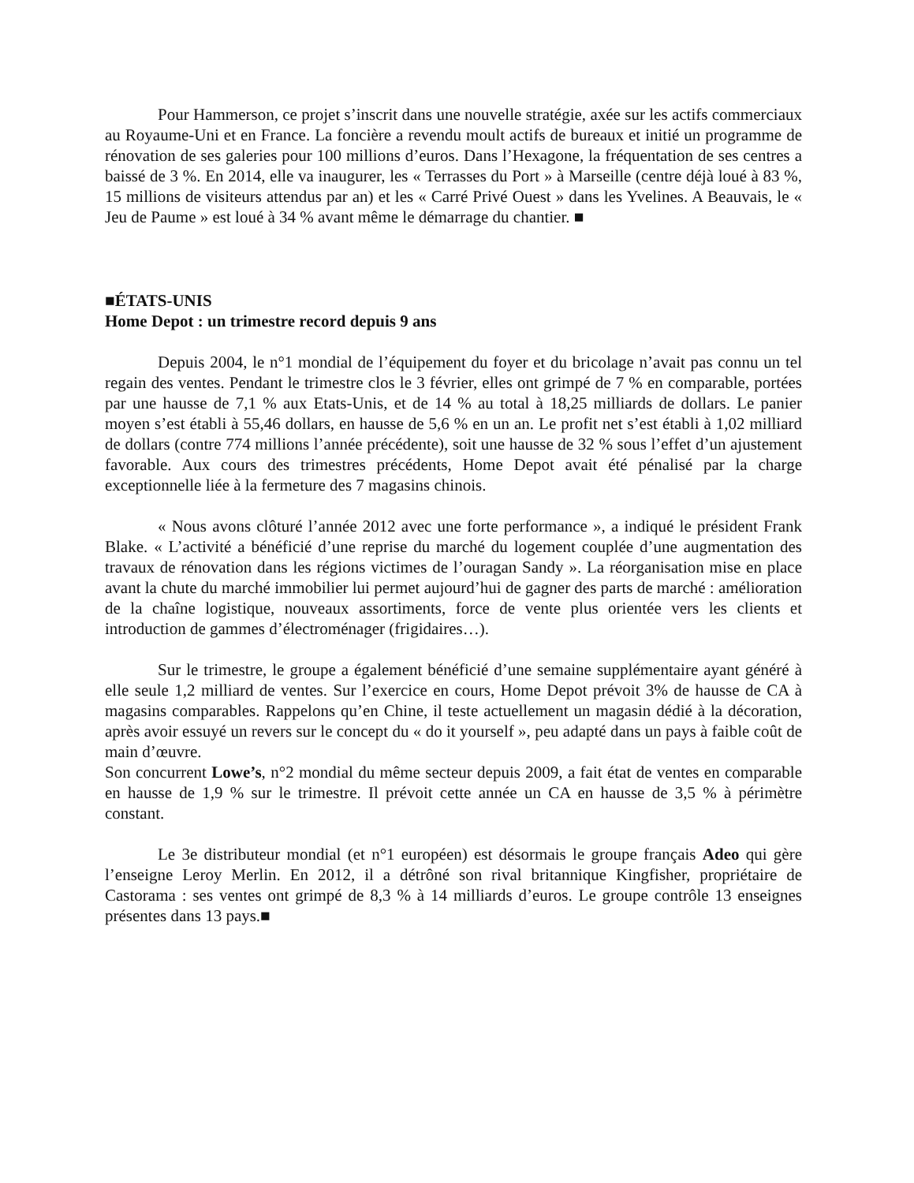Pour Hammerson, ce projet s’inscrit dans une nouvelle stratégie, axée sur les actifs commerciaux au Royaume-Uni et en France. La foncière a revendu moult actifs de bureaux et initié un programme de rénovation de ses galeries pour 100 millions d’euros. Dans l’Hexagone, la fréquentation de ses centres a baissé de 3 %. En 2014, elle va inaugurer, les « Terrasses du Port » à Marseille (centre déjà loué à 83 %, 15 millions de visiteurs attendus par an) et les « Carré Privé Ouest » dans les Yvelines. A Beauvais, le « Jeu de Paume » est loué à 34 % avant même le démarrage du chantier. ■
■ÉTATS-UNIS
Home Depot : un trimestre record depuis 9 ans
Depuis 2004, le n°1 mondial de l’équipement du foyer et du bricolage n’avait pas connu un tel regain des ventes. Pendant le trimestre clos le 3 février, elles ont grimpé de 7 % en comparable, portées par une hausse de 7,1 % aux Etats-Unis, et de 14 % au total à 18,25 milliards de dollars. Le panier moyen s’est établi à 55,46 dollars, en hausse de 5,6 % en un an. Le profit net s’est établi à 1,02 milliard de dollars (contre 774 millions l’année précédente), soit une hausse de 32 % sous l’effet d’un ajustement favorable. Aux cours des trimestres précédents, Home Depot avait été pénalisé par la charge exceptionnelle liée à la fermeture des 7 magasins chinois.
« Nous avons clôturé l’année 2012 avec une forte performance », a indiqué le président Frank Blake. « L’activité a bénéficié d’une reprise du marché du logement couplée d’une augmentation des travaux de rénovation dans les régions victimes de l’ouragan Sandy ». La réorganisation mise en place avant la chute du marché immobilier lui permet aujourd’hui de gagner des parts de marché : amélioration de la chaîne logistique, nouveaux assortiments, force de vente plus orientée vers les clients et introduction de gammes d’électroménager (frigidaires…).
Sur le trimestre, le groupe a également bénéficié d’une semaine supplémentaire ayant généré à elle seule 1,2 milliard de ventes. Sur l’exercice en cours, Home Depot prévoit 3% de hausse de CA à magasins comparables. Rappelons qu’en Chine, il teste actuellement un magasin dédié à la décoration, après avoir essuyé un revers sur le concept du « do it yourself », peu adapté dans un pays à faible coût de main d’œuvre.
Son concurrent Lowe’s, n°2 mondial du même secteur depuis 2009, a fait état de ventes en comparable en hausse de 1,9 % sur le trimestre. Il prévoit cette année un CA en hausse de 3,5 % à périmètre constant.
Le 3e distributeur mondial (et n°1 européen) est désormais le groupe français Adeo qui gère l’enseigne Leroy Merlin. En 2012, il a détrôné son rival britannique Kingfisher, propriétaire de Castorama : ses ventes ont grimpé de 8,3 % à 14 milliards d’euros. Le groupe contrôle 13 enseignes présentes dans 13 pays.■